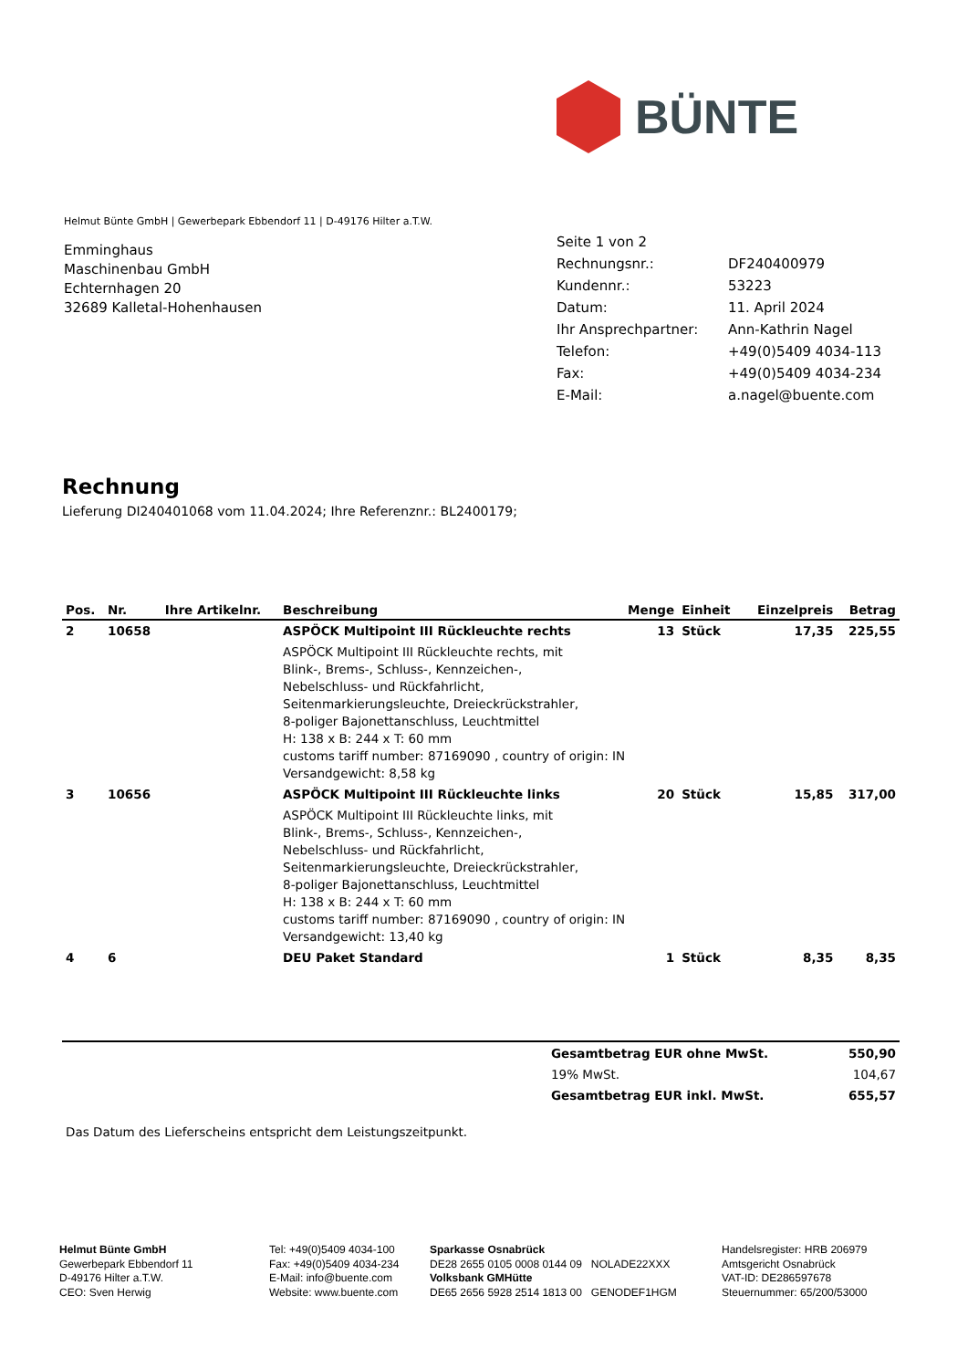BÜNTE
Helmut Bünte GmbH | Gewerbepark Ebbendorf 11 | D-49176 Hilter a.T.W.
Emminghaus
Maschinenbau GmbH
Echternhagen 20
32689 Kalletal-Hohenhausen
| Seite 1 von 2 | |
| Rechnungsnr.: | DF240400979 |
| Kundennr.: | 53223 |
| Datum: | 11. April 2024 |
| Ihr Ansprechpartner: | Ann-Kathrin Nagel |
| Telefon: | +49(0)5409 4034-113 |
| Fax: | +49(0)5409 4034-234 |
| E-Mail: | a.nagel@buente.com |
Rechnung
Lieferung DI240401068 vom 11.04.2024; Ihre Referenznr.: BL2400179;
| Pos. | Nr. | Ihre Artikelnr. | Beschreibung | Menge | Einheit | Einzelpreis | Betrag |
| --- | --- | --- | --- | --- | --- | --- | --- |
| 2 | 10658 | | ASPÖCK Multipoint III Rückleuchte rechts | 13 | Stück | 17,35 | 225,55 |
| | | | ASPÖCK Multipoint III Rückleuchte rechts, mit Blink-, Brems-, Schluss-, Kennzeichen-, Nebelschluss- und Rückfahrlicht, Seitenmarkierungsleuchte, Dreieckrückstrahler, 8-poliger Bajonettanschluss, Leuchtmittel H: 138 x B: 244 x T: 60 mm customs tariff number: 87169090 , country of origin: IN Versandgewicht: 8,58 kg | | | | |
| 3 | 10656 | | ASPÖCK Multipoint III Rückleuchte links | 20 | Stück | 15,85 | 317,00 |
| | | | ASPÖCK Multipoint III Rückleuchte links, mit Blink-, Brems-, Schluss-, Kennzeichen-, Nebelschluss- und Rückfahrlicht, Seitenmarkierungsleuchte, Dreieckrückstrahler, 8-poliger Bajonettanschluss, Leuchtmittel H: 138 x B: 244 x T: 60 mm customs tariff number: 87169090 , country of origin: IN Versandgewicht: 13,40 kg | | | | |
| 4 | 6 | | DEU Paket Standard | 1 | Stück | 8,35 | 8,35 |
| Gesamtbetrag EUR ohne MwSt. | 550,90 |
| 19% MwSt. | 104,67 |
| Gesamtbetrag EUR inkl. MwSt. | 655,57 |
Das Datum des Lieferscheins entspricht dem Leistungszeitpunkt.
Helmut Bünte GmbH
Gewerbepark Ebbendorf 11
D-49176 Hilter a.T.W.
CEO: Sven Herwig
Tel: +49(0)5409 4034-100
Fax: +49(0)5409 4034-234
E-Mail: info@buente.com
Website: www.buente.com
Sparkasse Osnabrück
DE28 2655 0105 0008 0144 09 NOLADE22XXX
Volksbank GMHütte
DE65 2656 5928 2514 1813 00 GENODEF1HGM
Handelsregister: HRB 206979
Amtsgericht Osnabrück
VAT-ID: DE286597678
Steuernummer: 65/200/53000